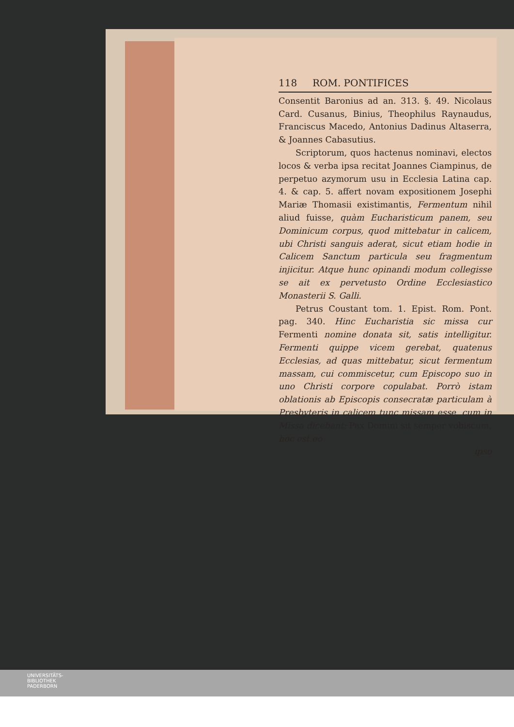118 ROM. PONTIFICES
Consentit Baronius ad an. 313. §. 49. Nicolaus Card. Cusanus, Binius, Theophilus Raynaudus, Franciscus Macedo, Antonius Dadinus Altaserra, & Joannes Cabasutius.
Scriptorum, quos hactenus nominavi, electos locos & verba ipsa recitat Joannes Ciampinus, de perpetuo azymorum usu in Ecclesia Latina cap. 4. & cap. 5. affert novam expositionem Josephi Mariæ Thomasii existimantis, Fermentum nihil aliud fuisse, quàm Eucharisticum panem, seu Dominicum corpus, quod mittebatur in calicem, ubi Christi sanguis aderat, sicut etiam hodie in Calicem Sanctum particula seu fragmentum injicitur. Atque hunc opinandi modum collegisse se ait ex pervetusto Ordine Ecclesiastico Monasterii S. Galli.
Petrus Coustant tom. 1. Epist. Rom. Pont. pag. 340. Hinc Eucharistia sic missa cur Fermenti nomine donata sit, satis intelligitur. Fermenti quippe vicem gerebat, quatenus Ecclesias, ad quas mittebatur, sicut fermentum massam, cui commiscetur, cum Episcopo suo in uno Christi corpore copulabat. Porrò istam oblationis ab Episcopis consecratæ particulam à Presbyteris in calicem tunc missam esse, cum in Missa dicebant: Pax Domini sit semper vobiscum, hoc est eo
ipso
UNIVERSITÄTS-
BIBLIOTHEK
PADERBORN